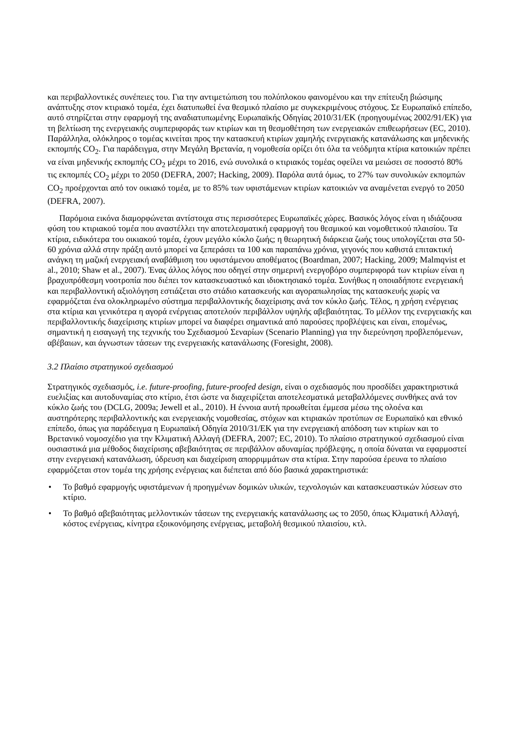και περιβαλλοντικές συνέπειες του. Για την αντιμετώπιση του πολύπλοκου φαινομένου και την επίτευξη βιώσιμης ανάπτυξης στον κτιριακό τομέα, έχει διατυπωθεί ένα θεσμικό πλαίσιο με συγκεκριμένους στόχους. Σε Ευρωπαϊκό επίπεδο, αυτό στηρίζεται στην εφαρμογή της αναδιατυπωμένης Ευρωπαϊκής Οδηγίας 2010/31/ΕΚ (προηγουμένως 2002/91/ΕΚ) για τη βελτίωση της ενεργειακής συμπεριφοράς των κτιρίων και τη θεσμοθέτηση των ενεργειακών επιθεωρήσεων (EC, 2010). Παράλληλα, ολόκληρος ο τομέας κινείται προς την κατασκευή κτιρίων χαμηλής ενεργειακής κατανάλωσης και μηδενικής εκπομπής CO<sub>2</sub>. Για παράδειγμα, στην Μεγάλη Βρετανία, η νομοθεσία ορίζει ότι όλα τα νεόδμητα κτίρια κατοικιών πρέπει να είναι μηδενικής εκπομπής CO<sub>2</sub> μέχρι το 2016, ενώ συνολικά ο κτιριακός τομέας οφείλει να μειώσει σε ποσοστό 80% τις εκπομπές CO<sub>2</sub> μέχρι το 2050 (DEFRA, 2007; Hacking, 2009). Παρόλα αυτά όμως, το 27% των συνολικών εκπομπών CO<sub>2</sub> προέρχονται από τον οικιακό τομέα, με το 85% των υφιστάμενων κτιρίων κατοικιών να αναμένεται ενεργό το 2050 (DEFRA, 2007).
Παρόμοια εικόνα διαμορφώνεται αντίστοιχα στις περισσότερες Ευρωπαϊκές χώρες. Βασικός λόγος είναι η ιδιάζουσα φύση του κτιριακού τομέα που αναστέλλει την αποτελεσματική εφαρμογή του θεσμικού και νομοθετικού πλαισίου. Τα κτίρια, ειδικότερα του οικιακού τομέα, έχουν μεγάλο κύκλο ζωής; η θεωρητική διάρκεια ζωής τους υπολογίζεται στα 50-60 χρόνια αλλά στην πράξη αυτό μπορεί να ξεπεράσει τα 100 και παραπάνω χρόνια, γεγονός που καθιστά επιτακτική ανάγκη τη μαζική ενεργειακή αναβάθμιση του υφιστάμενου αποθέματος (Boardman, 2007; Hacking, 2009; Malmqvist et al., 2010; Shaw et al., 2007). Ένας άλλος λόγος που οδηγεί στην σημερινή ενεργοβόρο συμπεριφορά των κτιρίων είναι η βραχυπρόθεσμη νοοτροπία που διέπει τον κατασκευαστικό και ιδιοκτησιακό τομέα. Συνήθως η οποιαδήποτε ενεργειακή και περιβαλλοντική αξιολόγηση εστιάζεται στο στάδιο κατασκευής και αγοραπωλησίας της κατασκευής χωρίς να εφαρμόζεται ένα ολοκληρωμένο σύστημα περιβαλλοντικής διαχείρισης ανά τον κύκλο ζωής. Τέλος, η χρήση ενέργειας στα κτίρια και γενικότερα η αγορά ενέργειας αποτελούν περιβάλλον υψηλής αβεβαιότητας. Το μέλλον της ενεργειακής και περιβαλλοντικής διαχείρισης κτιρίων μπορεί να διαφέρει σημαντικά από παρούσες προβλέψεις και είναι, επομένως, σημαντική η εισαγωγή της τεχνικής του Σχεδιασμού Σεναρίων (Scenario Planning) για την διερεύνηση προβλεπόμενων, αβέβαιων, και άγνωστων τάσεων της ενεργειακής κατανάλωσης (Foresight, 2008).
3.2 Πλαίσιο στρατηγικού σχεδιασμού
Στρατηγικός σχεδιασμός, i.e. future-proofing, future-proofed design, είναι ο σχεδιασμός που προσδίδει χαρακτηριστικά ευελιξίας και αυτοδυναμίας στο κτίριο, έτσι ώστε να διαχειρίζεται αποτελεσματικά μεταβαλλόμενες συνθήκες ανά τον κύκλο ζωής του (DCLG, 2009a; Jewell et al., 2010). Η έννοια αυτή προωθείται έμμεσα μέσω της ολοένα και αυστηρότερης περιβαλλοντικής και ενεργειακής νομοθεσίας, στόχων και κτιριακών προτύπων σε Ευρωπαϊκό και εθνικό επίπεδο, όπως για παράδειγμα η Ευρωπαϊκή Οδηγία 2010/31/ΕΚ για την ενεργειακή απόδοση των κτιρίων και το Βρετανικό νομοσχέδιο για την Κλιματική Αλλαγή (DEFRA, 2007; EC, 2010). Το πλαίσιο στρατηγικού σχεδιασμού είναι ουσιαστικά μια μέθοδος διαχείρισης αβεβαιότητας σε περιβάλλον αδυναμίας πρόβλεψης, η οποία δύναται να εφαρμοστεί στην ενεργειακή κατανάλωση, ύδρευση και διαχείριση απορριμμάτων στα κτίρια. Στην παρούσα έρευνα το πλαίσιο εφαρμόζεται στον τομέα της χρήσης ενέργειας και διέπεται από δύο βασικά χαρακτηριστικά:
• Το βαθμό εφαρμογής υφιστάμενων ή προηγμένων δομικών υλικών, τεχνολογιών και κατασκευαστικών λύσεων στο κτίριο.
• Το βαθμό αβεβαιότητας μελλοντικών τάσεων της ενεργειακής κατανάλωσης ως το 2050, όπως Κλιματική Αλλαγή, κόστος ενέργειας, κίνητρα εξοικονόμησης ενέργειας, μεταβολή θεσμικού πλαισίου, κτλ.